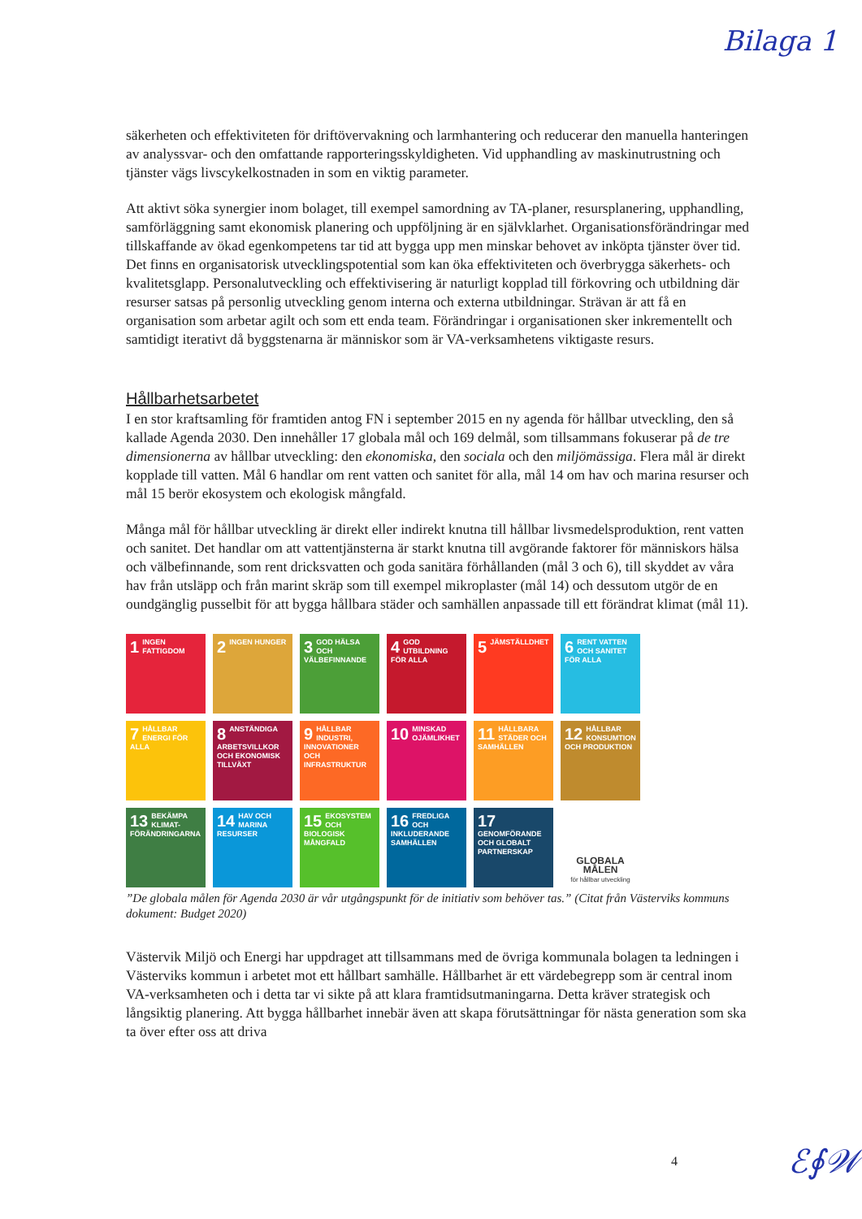Bilaga 1
säkerheten och effektiviteten för driftövervakning och larmhantering och reducerar den manuella hanteringen av analyssvar- och den omfattande rapporteringsskyldigheten. Vid upphandling av maskinutrustning och tjänster vägs livscykelkostnaden in som en viktig parameter.
Att aktivt söka synergier inom bolaget, till exempel samordning av TA-planer, resursplanering, upphandling, samförläggning samt ekonomisk planering och uppföljning är en självklarhet. Organisationsförändringar med tillskaffande av ökad egenkompetens tar tid att bygga upp men minskar behovet av inköpta tjänster över tid. Det finns en organisatorisk utvecklingspotential som kan öka effektiviteten och överbrygga säkerhets- och kvalitetsglapp. Personalutveckling och effektivisering är naturligt kopplad till förkovring och utbildning där resurser satsas på personlig utveckling genom interna och externa utbildningar. Strävan är att få en organisation som arbetar agilt och som ett enda team. Förändringar i organisationen sker inkrementellt och samtidigt iterativt då byggstenarna är människor som är VA-verksamhetens viktigaste resurs.
Hållbarhetsarbetet
I en stor kraftsamling för framtiden antog FN i september 2015 en ny agenda för hållbar utveckling, den så kallade Agenda 2030. Den innehåller 17 globala mål och 169 delmål, som tillsammans fokuserar på de tre dimensionerna av hållbar utveckling: den ekonomiska, den sociala och den miljömässiga. Flera mål är direkt kopplade till vatten. Mål 6 handlar om rent vatten och sanitet för alla, mål 14 om hav och marina resurser och mål 15 berör ekosystem och ekologisk mångfald.
Många mål för hållbar utveckling är direkt eller indirekt knutna till hållbar livsmedelsproduktion, rent vatten och sanitet. Det handlar om att vattentjänsterna är starkt knutna till avgörande faktorer för människors hälsa och välbefinnande, som rent dricksvatten och goda sanitära förhållanden (mål 3 och 6), till skyddet av våra hav från utsläpp och från marint skräp som till exempel mikroplaster (mål 14) och dessutom utgör de en oundgänglig pusselbit för att bygga hållbara städer och samhällen anpassade till ett förändrat klimat (mål 11).
1 INGEN FATTIGDOM
2 INGEN HUNGER
3 GOD HÄLSA OCH VÄLBEFINNANDE
4 GOD UTBILDNING FÖR ALLA
5 JÄMSTÄLLDHET
6 RENT VATTEN OCH SANITET FÖR ALLA
7 HÅLLBAR ENERGI FÖR ALLA
8 ANSTÄNDIGA ARBETSVILLKOR OCH EKONOMISK TILLVÄXT
9 HÅLLBAR INDUSTRI, INNOVATIONER OCH INFRASTRUKTUR
10 MINSKAD OJÄMLIKHET
11 HÅLLBARA STÄDER OCH SAMHÄLLEN
12 HÅLLBAR KONSUMTION OCH PRODUKTION
13 BEKÄMPA KLIMAT-FÖRÄNDRINGARNA
14 HAV OCH MARINA RESURSER
15 EKOSYSTEM OCH BIOLOGISK MÅNGFALD
16 FREDLIGA OCH INKLUDERANDE SAMHÄLLEN
17 GENOMFÖRANDE OCH GLOBALT PARTNERSKAP
GLOBALA MÅLEN
för hållbar utveckling
”De globala målen för Agenda 2030 är vår utgångspunkt för de initiativ som behöver tas.” (Citat från Västerviks kommuns dokument: Budget 2020)
Västervik Miljö och Energi har uppdraget att tillsammans med de övriga kommunala bolagen ta ledningen i Västerviks kommun i arbetet mot ett hållbart samhälle. Hållbarhet är ett värdebegrepp som är central inom VA-verksamheten och i detta tar vi sikte på att klara framtidsutmaningarna. Detta kräver strategisk och långsiktig planering. Att bygga hållbarhet innebär även att skapa förutsättningar för nästa generation som ska ta över efter oss att driva
4 ℰ∮𝒲